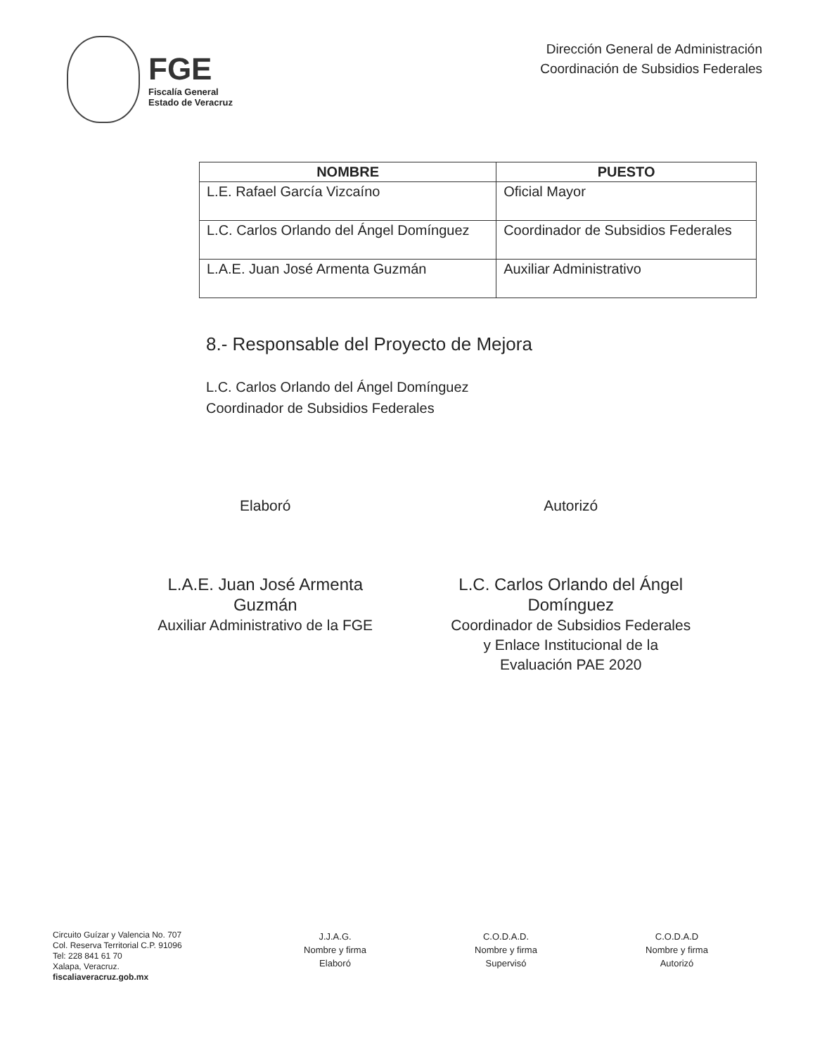FGE
Fiscalía General
Estado de Veracruz
Dirección General de Administración
Coordinación de Subsidios Federales
| NOMBRE | PUESTO |
| --- | --- |
| L.E. Rafael García Vizcaíno | Oficial Mayor |
| L.C. Carlos Orlando del Ángel Domínguez | Coordinador de Subsidios Federales |
| L.A.E. Juan José Armenta Guzmán | Auxiliar Administrativo |
8.- Responsable del Proyecto de Mejora
L.C. Carlos Orlando del Ángel Domínguez
Coordinador de Subsidios Federales
Elaboró
L.A.E. Juan José Armenta
Guzmán
Auxiliar Administrativo de la FGE
Autorizó
L.C. Carlos Orlando del Ángel
Domínguez
Coordinador de Subsidios Federales
y Enlace Institucional de la
Evaluación PAE 2020
Circuito Guízar y Valencia No. 707
Col. Reserva Territorial C.P. 91096
Tel: 228 841 61 70
Xalapa, Veracruz.
fiscaliaveracruz.gob.mx
J.J.A.G.
Nombre y firma
Elaboró
C.O.D.A.D.
Nombre y firma
Supervisó
C.O.D.A.D
Nombre y firma
Autorizó